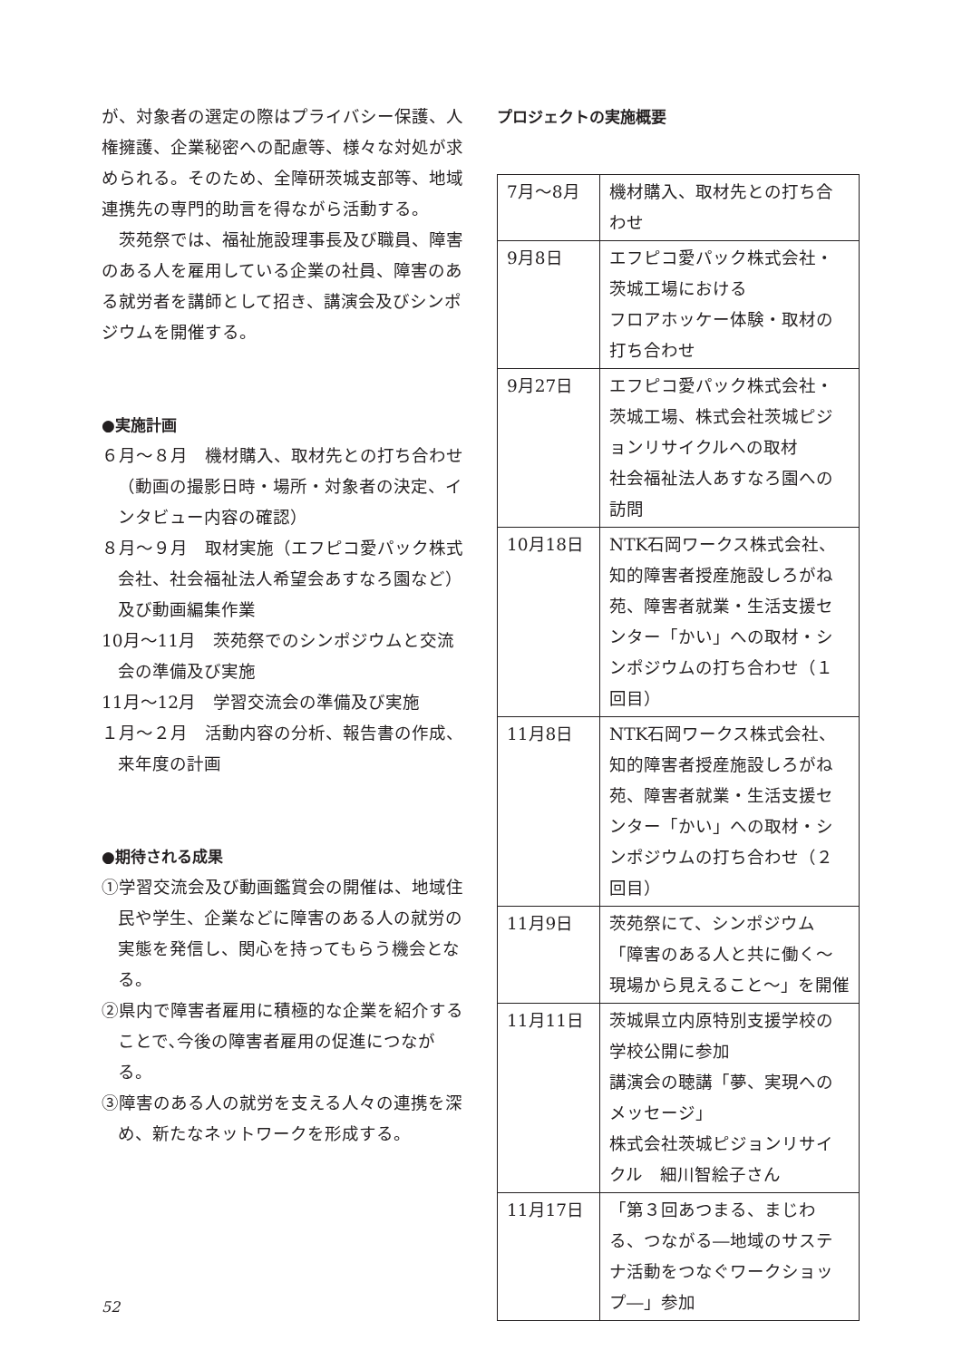が、対象者の選定の際はプライバシー保護、人権擁護、企業秘密への配慮等、様々な対処が求められる。そのため、全障研茨城支部等、地域連携先の専門的助言を得ながら活動する。
　茨苑祭では、福祉施設理事長及び職員、障害のある人を雇用している企業の社員、障害のある就労者を講師として招き、講演会及びシンポジウムを開催する。
●実施計画
６月～８月　機材購入、取材先との打ち合わせ（動画の撮影日時・場所・対象者の決定、インタビュー内容の確認）
８月～９月　取材実施（エフピコ愛パック株式会社、社会福祉法人希望会あすなろ園など）及び動画編集作業
10月～11月　茨苑祭でのシンポジウムと交流会の準備及び実施
11月～12月　学習交流会の準備及び実施
１月～２月　活動内容の分析、報告書の作成、来年度の計画
●期待される成果
①学習交流会及び動画鑑賞会の開催は、地域住民や学生、企業などに障害のある人の就労の実態を発信し、関心を持ってもらう機会となる。
②県内で障害者雇用に積極的な企業を紹介することで､今後の障害者雇用の促進につながる。
③障害のある人の就労を支える人々の連携を深め、新たなネットワークを形成する。
プロジェクトの実施概要
| 7月～8月 | 機材購入、取材先との打ち合わせ |
| 9月8日 | エフピコ愛パック株式会社・茨城工場における フロアホッケー体験・取材の打ち合わせ |
| 9月27日 | エフピコ愛パック株式会社・茨城工場、株式会社茨城ピジョンリサイクルへの取材 社会福祉法人あすなろ園への訪問 |
| 10月18日 | NTK石岡ワークス株式会社、 知的障害者授産施設しろがね苑、障害者就業・生活支援センター「かい」への取材・シンポジウムの打ち合わせ（１回目） |
| 11月8日 | NTK石岡ワークス株式会社、 知的障害者授産施設しろがね苑、障害者就業・生活支援センター「かい」への取材・シンポジウムの打ち合わせ（２回目） |
| 11月9日 | 茨苑祭にて、シンポジウム 「障害のある人と共に働く～現場から見えること～」を開催 |
| 11月11日 | 茨城県立内原特別支援学校の学校公開に参加 講演会の聴講「夢、実現へのメッセージ」 株式会社茨城ピジョンリサイクル 細川智絵子さん |
| 11月17日 | 「第３回あつまる、まじわる、つながる―地域のサステナ活動をつなぐワークショップ―」参加 |
52